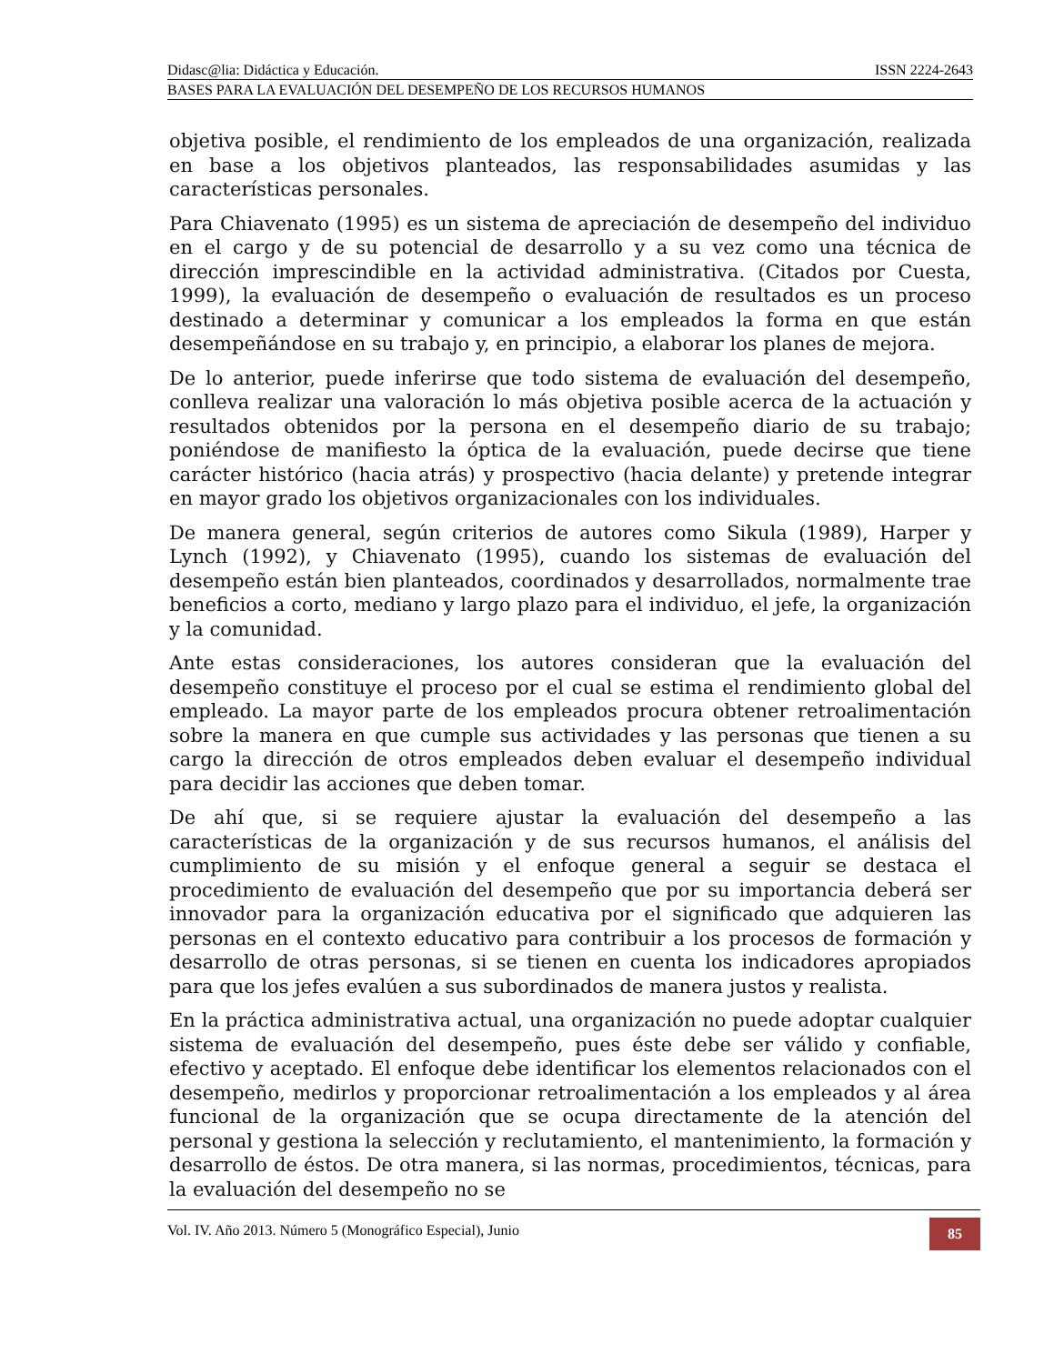Didasc@lia: Didáctica y Educación. ISSN 2224-2643
BASES PARA LA EVALUACIÓN DEL DESEMPEÑO DE LOS RECURSOS HUMANOS
objetiva posible, el rendimiento de los empleados de una organización, realizada en base a los objetivos planteados, las responsabilidades asumidas y las características personales.
Para Chiavenato (1995) es un sistema de apreciación de desempeño del individuo en el cargo y de su potencial de desarrollo y a su vez como una técnica de dirección imprescindible en la actividad administrativa. (Citados por Cuesta, 1999), la evaluación de desempeño o evaluación de resultados es un proceso destinado a determinar y comunicar a los empleados la forma en que están desempeñándose en su trabajo y, en principio, a elaborar los planes de mejora.
De lo anterior, puede inferirse que todo sistema de evaluación del desempeño, conlleva realizar una valoración lo más objetiva posible acerca de la actuación y resultados obtenidos por la persona en el desempeño diario de su trabajo; poniéndose de manifiesto la óptica de la evaluación, puede decirse que tiene carácter histórico (hacia atrás) y prospectivo (hacia delante) y pretende integrar en mayor grado los objetivos organizacionales con los individuales.
De manera general, según criterios de autores como Sikula (1989), Harper y Lynch (1992), y Chiavenato (1995), cuando los sistemas de evaluación del desempeño están bien planteados, coordinados y desarrollados, normalmente trae beneficios a corto, mediano y largo plazo para el individuo, el jefe, la organización y la comunidad.
Ante estas consideraciones, los autores consideran que la evaluación del desempeño constituye el proceso por el cual se estima el rendimiento global del empleado. La mayor parte de los empleados procura obtener retroalimentación sobre la manera en que cumple sus actividades y las personas que tienen a su cargo la dirección de otros empleados deben evaluar el desempeño individual para decidir las acciones que deben tomar.
De ahí que, si se requiere ajustar la evaluación del desempeño a las características de la organización y de sus recursos humanos, el análisis del cumplimiento de su misión y el enfoque general a seguir se destaca el procedimiento de evaluación del desempeño que por su importancia deberá ser innovador para la organización educativa por el significado que adquieren las personas en el contexto educativo para contribuir a los procesos de formación y desarrollo de otras personas, si se tienen en cuenta los indicadores apropiados para que los jefes evalúen a sus subordinados de manera justos y realista.
En la práctica administrativa actual, una organización no puede adoptar cualquier sistema de evaluación del desempeño, pues éste debe ser válido y confiable, efectivo y aceptado. El enfoque debe identificar los elementos relacionados con el desempeño, medirlos y proporcionar retroalimentación a los empleados y al área funcional de la organización que se ocupa directamente de la atención del personal y gestiona la selección y reclutamiento, el mantenimiento, la formación y desarrollo de éstos. De otra manera, si las normas, procedimientos, técnicas, para la evaluación del desempeño no se
Vol. IV. Año 2013. Número 5 (Monográfico Especial), Junio 85